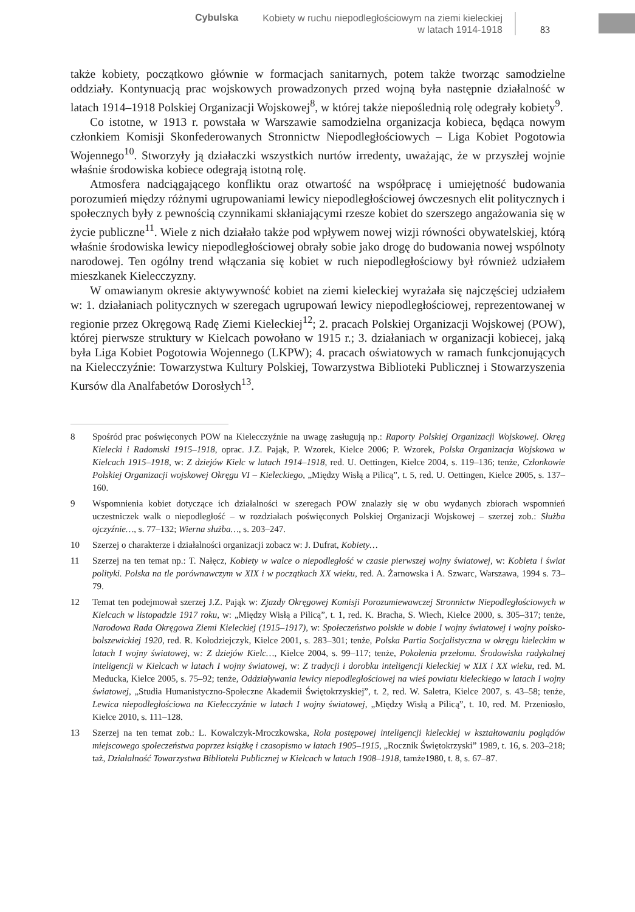Cybulska Kobiety w ruchu niepodległościowym na ziemi kieleckiej
w latach 1914-1918 83
także kobiety, początkowo głównie w formacjach sanitarnych, potem także tworząc samodzielne oddziały. Kontynuacją prac wojskowych prowadzonych przed wojną była następnie działalność w latach 1914–1918 Polskiej Organizacji Wojskowej<sup>8</sup>, w której także niepoślednią rolę odegrały kobiety<sup>9</sup>.
Co istotne, w 1913 r. powstała w Warszawie samodzielna organizacja kobieca, będąca nowym członkiem Komisji Skonfederowanych Stronnictw Niepodległościowych – Liga Kobiet Pogotowia Wojennego<sup>10</sup>. Stworzyły ją działaczki wszystkich nurtów irredenty, uważając, że w przyszłej wojnie właśnie środowiska kobiece odegrają istotną rolę.
Atmosfera nadciągającego konfliktu oraz otwartość na współpracę i umiejętność budowania porozumień między różnymi ugrupowaniami lewicy niepodległościowej ówczesnych elit politycznych i społecznych były z pewnością czynnikami skłaniającymi rzesze kobiet do szerszego angażowania się w życie publiczne<sup>11</sup>. Wiele z nich działało także pod wpływem nowej wizji równości obywatelskiej, którą właśnie środowiska lewicy niepodległościowej obrały sobie jako drogę do budowania nowej wspólnoty narodowej. Ten ogólny trend włączania się kobiet w ruch niepodległościowy był również udziałem mieszkanek Kielecczyzny.
W omawianym okresie aktywywność kobiet na ziemi kieleckiej wyrażała się najczęściej udziałem w: 1. działaniach politycznych w szeregach ugrupowań lewicy niepodległościowej, reprezentowanej w regionie przez Okręgową Radę Ziemi Kieleckiej<sup>12</sup>; 2. pracach Polskiej Organizacji Wojskowej (POW), której pierwsze struktury w Kielcach powołano w 1915 r.; 3. działaniach w organizacji kobiecej, jaką była Liga Kobiet Pogotowia Wojennego (LKPW); 4. pracach oświatowych w ramach funkcjonujących na Kielecczyźnie: Towarzystwa Kultury Polskiej, Towarzystwa Biblioteki Publicznej i Stowarzyszenia Kursów dla Analfabetów Dorosłych<sup>13</sup>.
8 Spośród prac poświęconych POW na Kielecczyźnie na uwagę zasługują np.: Raporty Polskiej Organizacji Wojskowej. Okręg Kielecki i Radomski 1915–1918, oprac. J.Z. Pająk, P. Wzorek, Kielce 2006; P. Wzorek, Polska Organizacja Wojskowa w Kielcach 1915–1918, w: Z dziejów Kielc w latach 1914–1918, red. U. Oettingen, Kielce 2004, s. 119–136; tenże, Członkowie Polskiej Organizacji wojskowej Okręgu VI – Kieleckiego, „Między Wisłą a Pilicą”, t. 5, red. U. Oettingen, Kielce 2005, s. 137–160.
9 Wspomnienia kobiet dotyczące ich działalności w szeregach POW znalazły się w obu wydanych zbiorach wspomnień uczestniczek walk o niepodległość – w rozdziałach poświęconych Polskiej Organizacji Wojskowej – szerzej zob.: Służba ojczyźnie…, s. 77–132; Wierna służba…, s. 203–247.
10 Szerzej o charakterze i działalności organizacji zobacz w: J. Dufrat, Kobiety…
11 Szerzej na ten temat np.: T. Nałęcz, Kobiety w walce o niepodległość w czasie pierwszej wojny światowej, w: Kobieta i świat polityki. Polska na tle porównawczym w XIX i w początkach XX wieku, red. A. Żarnowska i A. Szwarc, Warszawa, 1994 s. 73–79.
12 Temat ten podejmował szerzej J.Z. Pająk w: Zjazdy Okręgowej Komisji Porozumiewawczej Stronnictw Niepodległościowych w Kielcach w listopadzie 1917 roku, w: „Między Wisłą a Pilicą”, t. 1, red. K. Bracha, S. Wiech, Kielce 2000, s. 305–317; tenże, Narodowa Rada Okręgowa Ziemi Kieleckiej (1915–1917), w: Społeczeństwo polskie w dobie I wojny światowej i wojny polsko-bolszewickiej 1920, red. R. Kołodziejczyk, Kielce 2001, s. 283–301; tenże, Polska Partia Socjalistyczna w okręgu kieleckim w latach I wojny światowej, w: Z dziejów Kielc…, Kielce 2004, s. 99–117; tenże, Pokolenia przełomu. Środowiska radykalnej inteligencji w Kielcach w latach I wojny światowej, w: Z tradycji i dorobku inteligencji kieleckiej w XIX i XX wieku, red. M. Meducka, Kielce 2005, s. 75–92; tenże, Oddziaływania lewicy niepodległościowej na wieś powiatu kieleckiego w latach I wojny światowej, „Studia Humanistyczno-Społeczne Akademii Świętokrzyskiej”, t. 2, red. W. Saletra, Kielce 2007, s. 43–58; tenże, Lewica niepodległościowa na Kielecczyźnie w latach I wojny światowej, „Między Wisłą a Pilicą”, t. 10, red. M. Przeniosło, Kielce 2010, s. 111–128.
13 Szerzej na ten temat zob.: L. Kowalczyk-Mroczkowska, Rola postępowej inteligencji kieleckiej w kształtowaniu poglądów miejscowego społeczeństwa poprzez książkę i czasopismo w latach 1905–1915, „Rocznik Świętokrzyski” 1989, t. 16, s. 203–218; taż, Działalność Towarzystwa Biblioteki Publicznej w Kielcach w latach 1908–1918, tamże1980, t. 8, s. 67–87.